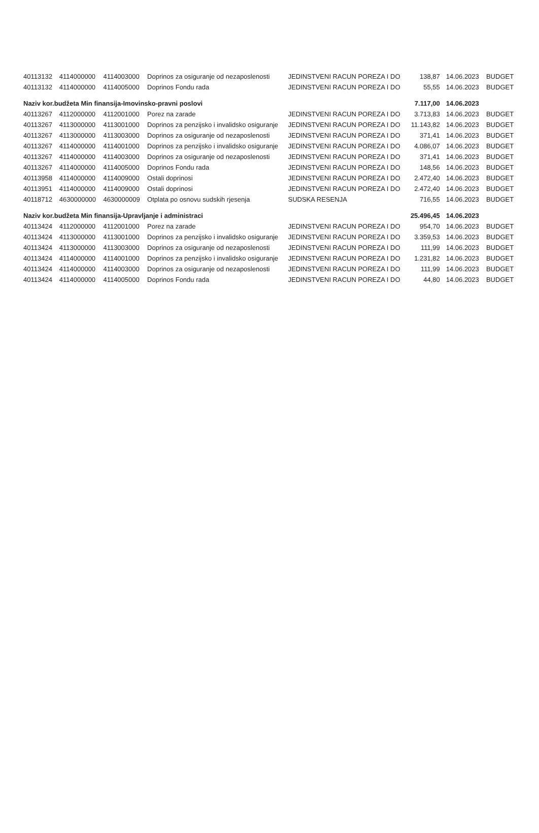| 40113132 | 4114000000 | 4114003000 | Doprinos za osiguranje od nezaposlenosti | JEDINSTVENI RACUN POREZA I DO | 138,87 | 14.06.2023 | BUDGET |
| 40113132 | 4114000000 | 4114005000 | Doprinos Fondu rada | JEDINSTVENI RACUN POREZA I DO | 55,55 | 14.06.2023 | BUDGET |
| Naziv kor.budžeta Min finansija-Imovinsko-pravni poslovi | | | | | 7.117,00 | 14.06.2023 | |
| 40113267 | 4112000000 | 4112001000 | Porez na zarade | JEDINSTVENI RACUN POREZA I DO | 3.713,83 | 14.06.2023 | BUDGET |
| 40113267 | 4113000000 | 4113001000 | Doprinos za penzijsko i invalidsko osiguranje | JEDINSTVENI RACUN POREZA I DO | 11.143,82 | 14.06.2023 | BUDGET |
| 40113267 | 4113000000 | 4113003000 | Doprinos za osiguranje od nezaposlenosti | JEDINSTVENI RACUN POREZA I DO | 371,41 | 14.06.2023 | BUDGET |
| 40113267 | 4114000000 | 4114001000 | Doprinos za penzijsko i invalidsko osiguranje | JEDINSTVENI RACUN POREZA I DO | 4.086,07 | 14.06.2023 | BUDGET |
| 40113267 | 4114000000 | 4114003000 | Doprinos za osiguranje od nezaposlenosti | JEDINSTVENI RACUN POREZA I DO | 371,41 | 14.06.2023 | BUDGET |
| 40113267 | 4114000000 | 4114005000 | Doprinos Fondu rada | JEDINSTVENI RACUN POREZA I DO | 148,56 | 14.06.2023 | BUDGET |
| 40113958 | 4114000000 | 4114009000 | Ostali doprinosi | JEDINSTVENI RACUN POREZA I DO | 2.472,40 | 14.06.2023 | BUDGET |
| 40113951 | 4114000000 | 4114009000 | Ostali doprinosi | JEDINSTVENI RACUN POREZA I DO | 2.472,40 | 14.06.2023 | BUDGET |
| 40118712 | 4630000000 | 4630000009 | Otplata po osnovu sudskih rjesenja | SUDSKA RESENJA | 716,55 | 14.06.2023 | BUDGET |
| Naziv kor.budžeta Min finansija-Upravljanje i administraci | | | | | 25.496,45 | 14.06.2023 | |
| 40113424 | 4112000000 | 4112001000 | Porez na zarade | JEDINSTVENI RACUN POREZA I DO | 954,70 | 14.06.2023 | BUDGET |
| 40113424 | 4113000000 | 4113001000 | Doprinos za penzijsko i invalidsko osiguranje | JEDINSTVENI RACUN POREZA I DO | 3.359,53 | 14.06.2023 | BUDGET |
| 40113424 | 4113000000 | 4113003000 | Doprinos za osiguranje od nezaposlenosti | JEDINSTVENI RACUN POREZA I DO | 111,99 | 14.06.2023 | BUDGET |
| 40113424 | 4114000000 | 4114001000 | Doprinos za penzijsko i invalidsko osiguranje | JEDINSTVENI RACUN POREZA I DO | 1.231,82 | 14.06.2023 | BUDGET |
| 40113424 | 4114000000 | 4114003000 | Doprinos za osiguranje od nezaposlenosti | JEDINSTVENI RACUN POREZA I DO | 111,99 | 14.06.2023 | BUDGET |
| 40113424 | 4114000000 | 4114005000 | Doprinos Fondu rada | JEDINSTVENI RACUN POREZA I DO | 44,80 | 14.06.2023 | BUDGET |